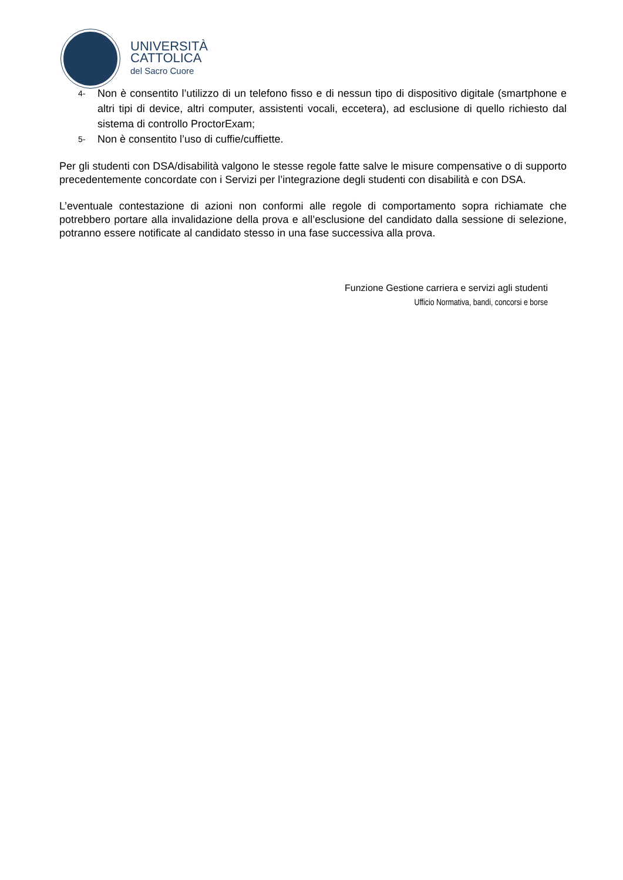UNIVERSITÀ
CATTOLICA
del Sacro Cuore
4- Non è consentito l’utilizzo di un telefono fisso e di nessun tipo di dispositivo digitale (smartphone e altri tipi di device, altri computer, assistenti vocali, eccetera), ad esclusione di quello richiesto dal sistema di controllo ProctorExam;
5- Non è consentito l’uso di cuffie/cuffiette.
Per gli studenti con DSA/disabilità valgono le stesse regole fatte salve le misure compensative o di supporto precedentemente concordate con i Servizi per l’integrazione degli studenti con disabilità e con DSA.
L’eventuale contestazione di azioni non conformi alle regole di comportamento sopra richiamate che potrebbero portare alla invalidazione della prova e all’esclusione del candidato dalla sessione di selezione, potranno essere notificate al candidato stesso in una fase successiva alla prova.
Funzione Gestione carriera e servizi agli studenti
Ufficio Normativa, bandi, concorsi e borse